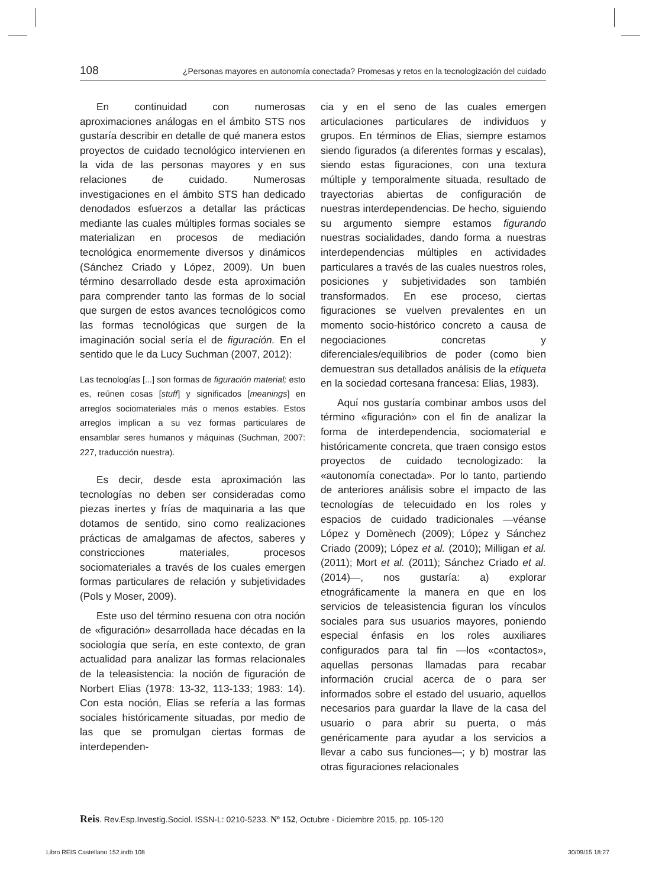108 ¿Personas mayores en autonomía conectada? Promesas y retos en la tecnologización del cuidado
En continuidad con numerosas aproximaciones análogas en el ámbito STS nos gustaría describir en detalle de qué manera estos proyectos de cuidado tecnológico intervienen en la vida de las personas mayores y en sus relaciones de cuidado. Numerosas investigaciones en el ámbito STS han dedicado denodados esfuerzos a detallar las prácticas mediante las cuales múltiples formas sociales se materializan en procesos de mediación tecnológica enormemente diversos y dinámicos (Sánchez Criado y López, 2009). Un buen término desarrollado desde esta aproximación para comprender tanto las formas de lo social que surgen de estos avances tecnológicos como las formas tecnológicas que surgen de la imaginación social sería el de figuración. En el sentido que le da Lucy Suchman (2007, 2012):
Las tecnologías [...] son formas de figuración material; esto es, reúnen cosas [stuff] y significados [meanings] en arreglos sociomateriales más o menos estables. Estos arreglos implican a su vez formas particulares de ensamblar seres humanos y máquinas (Suchman, 2007: 227, traducción nuestra).
Es decir, desde esta aproximación las tecnologías no deben ser consideradas como piezas inertes y frías de maquinaria a las que dotamos de sentido, sino como realizaciones prácticas de amalgamas de afectos, saberes y constricciones materiales, procesos sociomateriales a través de los cuales emergen formas particulares de relación y subjetividades (Pols y Moser, 2009).
Este uso del término resuena con otra noción de «figuración» desarrollada hace décadas en la sociología que sería, en este contexto, de gran actualidad para analizar las formas relacionales de la teleasistencia: la noción de figuración de Norbert Elias (1978: 13-32, 113-133; 1983: 14). Con esta noción, Elias se refería a las formas sociales históricamente situadas, por medio de las que se promulgan ciertas formas de interdependen-
cia y en el seno de las cuales emergen articulaciones particulares de individuos y grupos. En términos de Elias, siempre estamos siendo figurados (a diferentes formas y escalas), siendo estas figuraciones, con una textura múltiple y temporalmente situada, resultado de trayectorias abiertas de configuración de nuestras interdependencias. De hecho, siguiendo su argumento siempre estamos figurando nuestras socialidades, dando forma a nuestras interdependencias múltiples en actividades particulares a través de las cuales nuestros roles, posiciones y subjetividades son también transformados. En ese proceso, ciertas figuraciones se vuelven prevalentes en un momento socio-histórico concreto a causa de negociaciones concretas y diferenciales/equilibrios de poder (como bien demuestran sus detallados análisis de la etiqueta en la sociedad cortesana francesa: Elias, 1983).
Aquí nos gustaría combinar ambos usos del término «figuración» con el fin de analizar la forma de interdependencia, sociomaterial e históricamente concreta, que traen consigo estos proyectos de cuidado tecnologizado: la «autonomía conectada». Por lo tanto, partiendo de anteriores análisis sobre el impacto de las tecnologías de telecuidado en los roles y espacios de cuidado tradicionales —véanse López y Domènech (2009); López y Sánchez Criado (2009); López et al. (2010); Milligan et al. (2011); Mort et al. (2011); Sánchez Criado et al. (2014)—, nos gustaría: a) explorar etnográficamente la manera en que en los servicios de teleasistencia figuran los vínculos sociales para sus usuarios mayores, poniendo especial énfasis en los roles auxiliares configurados para tal fin —los «contactos», aquellas personas llamadas para recabar información crucial acerca de o para ser informados sobre el estado del usuario, aquellos necesarios para guardar la llave de la casa del usuario o para abrir su puerta, o más genéricamente para ayudar a los servicios a llevar a cabo sus funciones—; y b) mostrar las otras figuraciones relacionales
Reis. Rev.Esp.Investig.Sociol. ISSN-L: 0210-5233. Nº 152, Octubre - Diciembre 2015, pp. 105-120
Libro REIS Castellano 152.indb 108 30/09/15 18:27